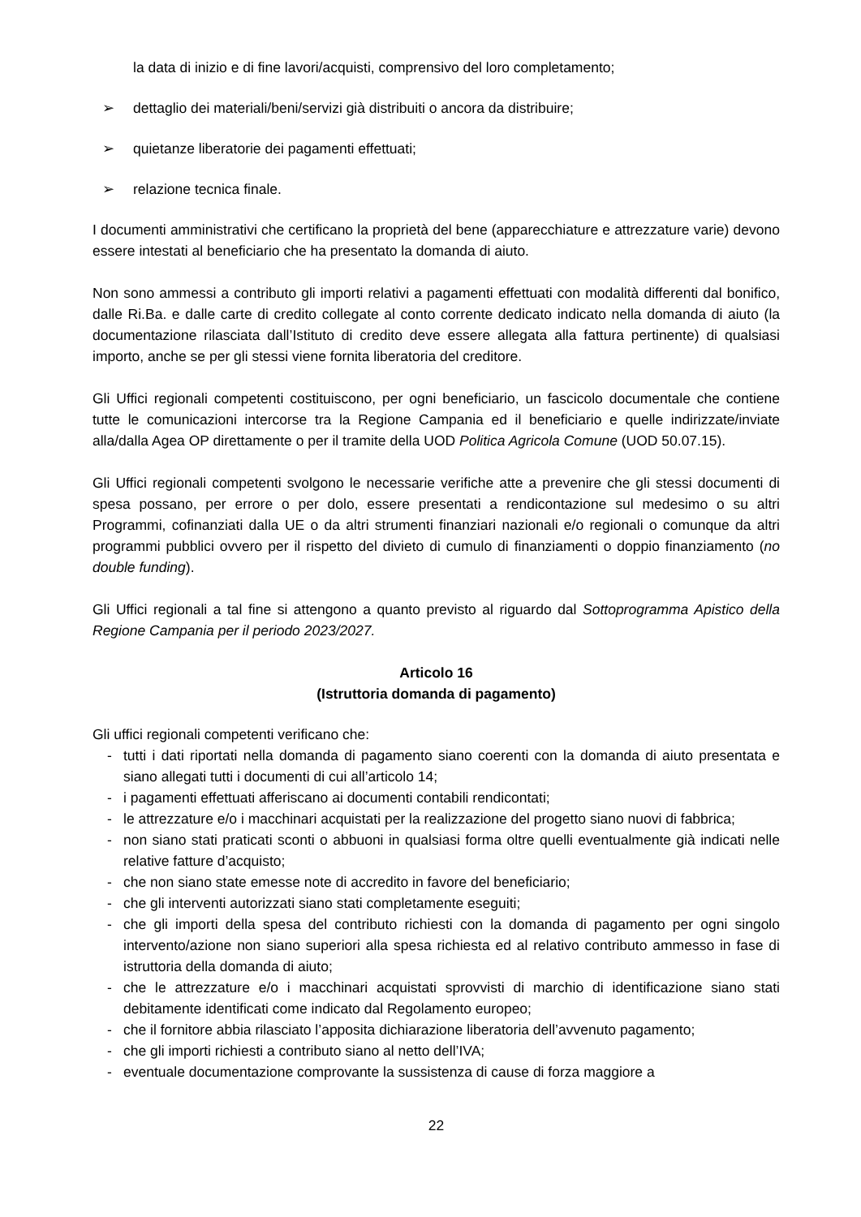la data di inizio e di fine lavori/acquisti, comprensivo del loro completamento;
➢ dettaglio dei materiali/beni/servizi già distribuiti o ancora da distribuire;
➢ quietanze liberatorie dei pagamenti effettuati;
➢ relazione tecnica finale.
I documenti amministrativi che certificano la proprietà del bene (apparecchiature e attrezzature varie) devono essere intestati al beneficiario che ha presentato la domanda di aiuto.
Non sono ammessi a contributo gli importi relativi a pagamenti effettuati con modalità differenti dal bonifico, dalle Ri.Ba. e dalle carte di credito collegate al conto corrente dedicato indicato nella domanda di aiuto (la documentazione rilasciata dall’Istituto di credito deve essere allegata alla fattura pertinente) di qualsiasi importo, anche se per gli stessi viene fornita liberatoria del creditore.
Gli Uffici regionali competenti costituiscono, per ogni beneficiario, un fascicolo documentale che contiene tutte le comunicazioni intercorse tra la Regione Campania ed il beneficiario e quelle indirizzate/inviate alla/dalla Agea OP direttamente o per il tramite della UOD Politica Agricola Comune (UOD 50.07.15).
Gli Uffici regionali competenti svolgono le necessarie verifiche atte a prevenire che gli stessi documenti di spesa possano, per errore o per dolo, essere presentati a rendicontazione sul medesimo o su altri Programmi, cofinanziati dalla UE o da altri strumenti finanziari nazionali e/o regionali o comunque da altri programmi pubblici ovvero per il rispetto del divieto di cumulo di finanziamenti o doppio finanziamento (no double funding).
Gli Uffici regionali a tal fine si attengono a quanto previsto al riguardo dal Sottoprogramma Apistico della Regione Campania per il periodo 2023/2027.
Articolo 16
(Istruttoria domanda di pagamento)
Gli uffici regionali competenti verificano che:
- tutti i dati riportati nella domanda di pagamento siano coerenti con la domanda di aiuto presentata e siano allegati tutti i documenti di cui all’articolo 14;
- i pagamenti effettuati afferiscano ai documenti contabili rendicontati;
- le attrezzature e/o i macchinari acquistati per la realizzazione del progetto siano nuovi di fabbrica;
- non siano stati praticati sconti o abbuoni in qualsiasi forma oltre quelli eventualmente già indicati nelle relative fatture d’acquisto;
- che non siano state emesse note di accredito in favore del beneficiario;
- che gli interventi autorizzati siano stati completamente eseguiti;
- che gli importi della spesa del contributo richiesti con la domanda di pagamento per ogni singolo intervento/azione non siano superiori alla spesa richiesta ed al relativo contributo ammesso in fase di istruttoria della domanda di aiuto;
- che le attrezzature e/o i macchinari acquistati sprovvisti di marchio di identificazione siano stati debitamente identificati come indicato dal Regolamento europeo;
- che il fornitore abbia rilasciato l’apposita dichiarazione liberatoria dell’avvenuto pagamento;
- che gli importi richiesti a contributo siano al netto dell’IVA;
- eventuale documentazione comprovante la sussistenza di cause di forza maggiore a
22